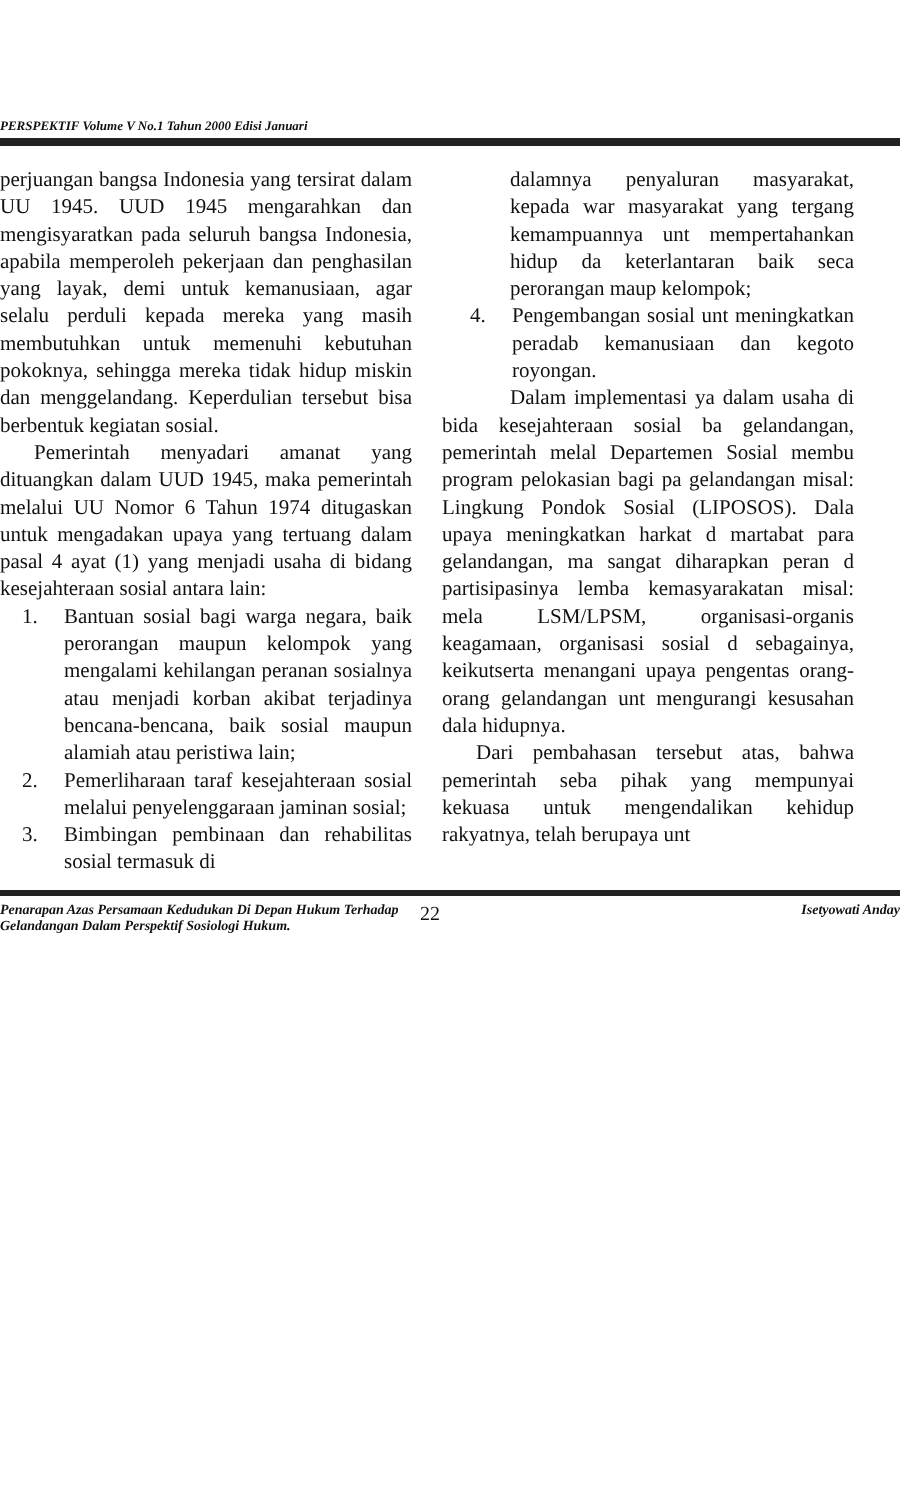PERSPEKTIF Volume V No.1 Tahun 2000 Edisi Januari
perjuangan bangsa Indonesia yang tersirat dalam UU 1945. UUD 1945 mengarahkan dan mengisyaratkan pada seluruh bangsa Indonesia, apabila memperoleh pekerjaan dan penghasilan yang layak, demi untuk kemanusiaan, agar selalu perduli kepada mereka yang masih membutuhkan untuk memenuhi kebutuhan pokoknya, sehingga mereka tidak hidup miskin dan menggelandang. Keperdulian tersebut bisa berbentuk kegiatan sosial.
Pemerintah menyadari amanat yang dituangkan dalam UUD 1945, maka pemerintah melalui UU Nomor 6 Tahun 1974 ditugaskan untuk mengadakan upaya yang tertuang dalam pasal 4 ayat (1) yang menjadi usaha di bidang kesejahteraan sosial antara lain:
1. Bantuan sosial bagi warga negara, baik perorangan maupun kelompok yang mengalami kehilangan peranan sosialnya atau menjadi korban akibat terjadinya bencana-bencana, baik sosial maupun alamiah atau peristiwa lain;
2. Pemerliharaan taraf kesejahteraan sosial melalui penyelenggaraan jaminan sosial;
3. Bimbingan pembinaan dan rehabilitas sosial termasuk di
dalamnya penyaluran masyarakat, kepada war masyarakat yang tergang kemampuannya unt mempertahankan hidup da keterlantaran baik seca perorangan maup kelompok;
4. Pengembangan sosial unt meningkatkan peradab kemanusiaan dan kegoto royongan.
Dalam implementasi ya dalam usaha di bida kesejahteraan sosial ba gelandangan, pemerintah melal Departemen Sosial membu program pelokasian bagi pa gelandangan misal: Lingkung Pondok Sosial (LIPOSOS). Dala upaya meningkatkan harkat d martabat para gelandangan, ma sangat diharapkan peran d partisipasinya lemba kemasyarakatan misal: mela LSM/LPSM, organisasi-organis keagamaan, organisasi sosial d sebagainya, keikutserta menangani upaya pengentas orang-orang gelandangan unt mengurangi kesusahan dala hidupnya.
Dari pembahasan tersebut atas, bahwa pemerintah seba pihak yang mempunyai kekuasa untuk mengendalikan kehidup rakyatnya, telah berupaya unt
Penarapan Azas Persamaan Kedudukan Di Depan Hukum Terhadap Gelandangan Dalam Perspektif Sosiologi Hukum.
22
Isetyowati Anday